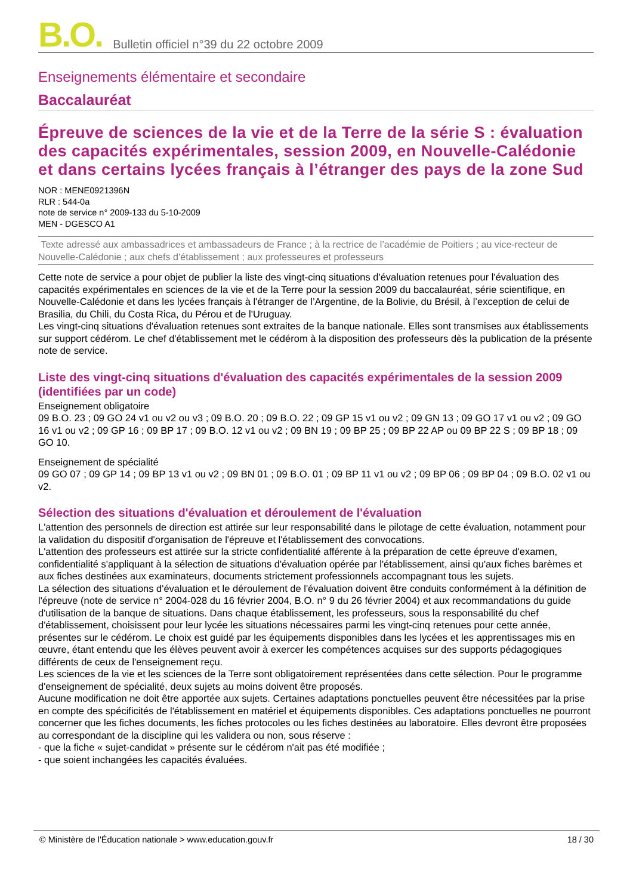B.O. Bulletin officiel n°39 du 22 octobre 2009
Enseignements élémentaire et secondaire
Baccalauréat
Épreuve de sciences de la vie et de la Terre de la série S : évaluation des capacités expérimentales, session 2009, en Nouvelle-Calédonie et dans certains lycées français à l’étranger des pays de la zone Sud
NOR : MENE0921396N
RLR : 544-0a
note de service n° 2009-133 du 5-10-2009
MEN - DGESCO A1
Texte adressé aux ambassadrices et ambassadeurs de France ; à la rectrice de l’académie de Poitiers ; au vice-recteur de Nouvelle-Calédonie ; aux chefs d’établissement ; aux professeures et professeurs
Cette note de service a pour objet de publier la liste des vingt-cinq situations d'évaluation retenues pour l'évaluation des capacités expérimentales en sciences de la vie et de la Terre pour la session 2009 du baccalauréat, série scientifique, en Nouvelle-Calédonie et dans les lycées français à l'étranger de l’Argentine, de la Bolivie, du Brésil, à l’exception de celui de Brasilia, du Chili, du Costa Rica, du Pérou et de l'Uruguay.
Les vingt-cinq situations d'évaluation retenues sont extraites de la banque nationale. Elles sont transmises aux établissements sur support cédérom. Le chef d'établissement met le cédérom à la disposition des professeurs dès la publication de la présente note de service.
Liste des vingt-cinq situations d'évaluation des capacités expérimentales de la session 2009 (identifiées par un code)
Enseignement obligatoire
09 B.O. 23 ; 09 GO 24 v1 ou v2 ou v3 ; 09 B.O. 20 ; 09 B.O. 22 ; 09 GP 15 v1 ou v2 ; 09 GN 13 ; 09 GO 17 v1 ou v2 ; 09 GO 16 v1 ou v2 ; 09 GP 16 ; 09 BP 17 ; 09 B.O. 12 v1 ou v2 ; 09 BN 19 ; 09 BP 25 ; 09 BP 22 AP ou 09 BP 22 S ; 09 BP 18 ; 09 GO 10.
Enseignement de spécialité
09 GO 07 ; 09 GP 14 ; 09 BP 13 v1 ou v2 ; 09 BN 01 ; 09 B.O. 01 ; 09 BP 11 v1 ou v2 ; 09 BP 06 ; 09 BP 04 ; 09 B.O. 02 v1 ou v2.
Sélection des situations d'évaluation et déroulement de l'évaluation
L'attention des personnels de direction est attirée sur leur responsabilité dans le pilotage de cette évaluation, notamment pour la validation du dispositif d'organisation de l'épreuve et l'établissement des convocations.
L'attention des professeurs est attirée sur la stricte confidentialité afférente à la préparation de cette épreuve d'examen, confidentialité s'appliquant à la sélection de situations d'évaluation opérée par l'établissement, ainsi qu'aux fiches barèmes et aux fiches destinées aux examinateurs, documents strictement professionnels accompagnant tous les sujets.
La sélection des situations d'évaluation et le déroulement de l'évaluation doivent être conduits conformément à la définition de l'épreuve (note de service n° 2004-028 du 16 février 2004, B.O. n° 9 du 26 février 2004) et aux recommandations du guide d'utilisation de la banque de situations. Dans chaque établissement, les professeurs, sous la responsabilité du chef d'établissement, choisissent pour leur lycée les situations nécessaires parmi les vingt-cinq retenues pour cette année, présentes sur le cédérom. Le choix est guidé par les équipements disponibles dans les lycées et les apprentissages mis en œuvre, étant entendu que les élèves peuvent avoir à exercer les compétences acquises sur des supports pédagogiques différents de ceux de l'enseignement reçu.
Les sciences de la vie et les sciences de la Terre sont obligatoirement représentées dans cette sélection. Pour le programme d'enseignement de spécialité, deux sujets au moins doivent être proposés.
Aucune modification ne doit être apportée aux sujets. Certaines adaptations ponctuelles peuvent être nécessitées par la prise en compte des spécificités de l'établissement en matériel et équipements disponibles. Ces adaptations ponctuelles ne pourront concerner que les fiches documents, les fiches protocoles ou les fiches destinées au laboratoire. Elles devront être proposées au correspondant de la discipline qui les validera ou non, sous réserve :
- que la fiche « sujet-candidat » présente sur le cédérom n'ait pas été modifiée ;
- que soient inchangées les capacités évaluées.
© Ministère de l'Éducation nationale > www.education.gouv.fr 18 / 30